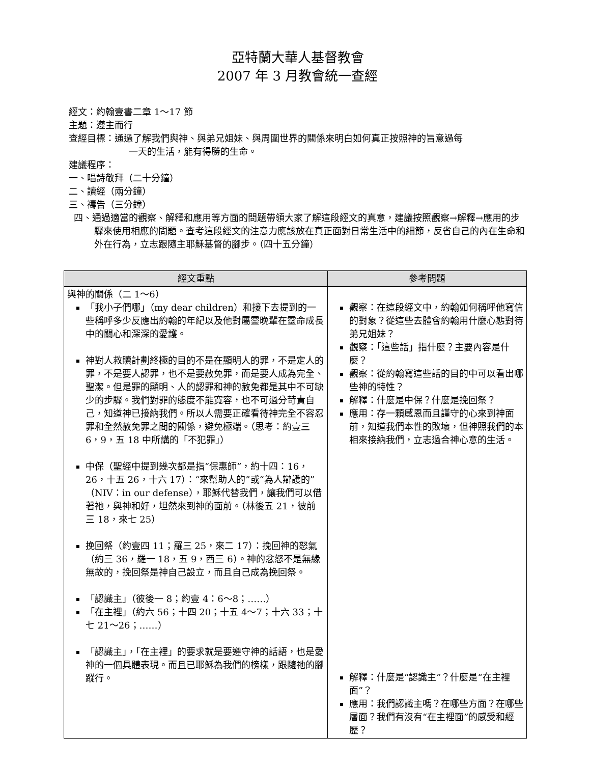亞特蘭大華人基督教會
2007 年 3 月教會統一查經
經文：約翰壹書二章 1～17 節
主題：遵主而行
查經目標：通過了解我們與神、與弟兄姐妹、與周圍世界的關係來明白如何真正按照神的旨意過每
一天的生活，能有得勝的生命。
建議程序：
一、唱詩敬拜（二十分鐘）
二、讀經（兩分鐘）
三、禱告（三分鐘）
四、通過適當的觀察、解釋和應用等方面的問題帶領大家了解這段經文的真意，建議按照觀察→解釋→應用的步驟來使用相應的問題。查考這段經文的注意力應該放在真正面對日常生活中的細節，反省自己的內在生命和外在行為，立志跟隨主耶穌基督的腳步。（四十五分鐘）
| 經文重點 | 參考問題 |
| --- | --- |
| 與神的關係（二 1～6） 「我小子們哪」（my dear children）和接下去提到的一些稱呼多少反應出約翰的年紀以及他對屬靈晚輩在靈命成長中的關心和深深的愛護。 神對人救贖計劃終極的目的不是在顯明人的罪，不是定人的罪，不是要人認罪，也不是要赦免罪，而是要人成為完全、聖潔。但是罪的顯明、人的認罪和神的赦免都是其中不可缺少的步驟。我們對罪的態度不能寬容，也不可過分苛責自己，知道神已接納我們。所以人需要正確看待神完全不容忍罪和全然赦免罪之間的關係，避免極端。（思考：約壹三 6，9，五 18 中所講的「不犯罪」） 中保（聖經中提到幾次都是指“保惠師”，約十四：16，26，十五 26，十六 17）：“來幫助人的”或“為人辯護的”（NIV：in our defense），耶穌代替我們，讓我們可以借著祂，與神和好，坦然來到神的面前。（林後五 21，彼前三 18，來七 25） 挽回祭（約壹四 11；羅三 25，來二 17）：挽回神的怒氣（約三 36，羅一 18，五 9，西三 6）。神的忿怒不是無緣無故的，挽回祭是神自己設立，而且自己成為挽回祭。 「認識主」（彼後一 8；約壹 4：6～8；……） 「在主裡」（約六 56；十四 20；十五 4～7；十六 33；十七 21～26；……） 「認識主」，「在主裡」的要求就是要遵守神的話語，也是愛神的一個具體表現。而且已耶穌為我們的榜樣，跟隨祂的腳蹤行。 | 觀察：在這段經文中，約翰如何稱呼他寫信的對象？從這些去體會約翰用什麼心態對待弟兄姐妹？ 觀察：「這些話」指什麼？主要內容是什麼？ 觀察：從約翰寫這些話的目的中可以看出哪些神的特性？ 解釋：什麼是中保？什麼是挽回祭？ 應用：存一顆感恩而且謹守的心來到神面前，知道我們本性的敗壞，但神照我們的本相來接納我們，立志過合神心意的生活。 解釋：什麼是“認識主”？什麼是“在主裡面”？ 應用：我們認識主嗎？在哪些方面？在哪些層面？我們有沒有“在主裡面”的感受和經歷？ |